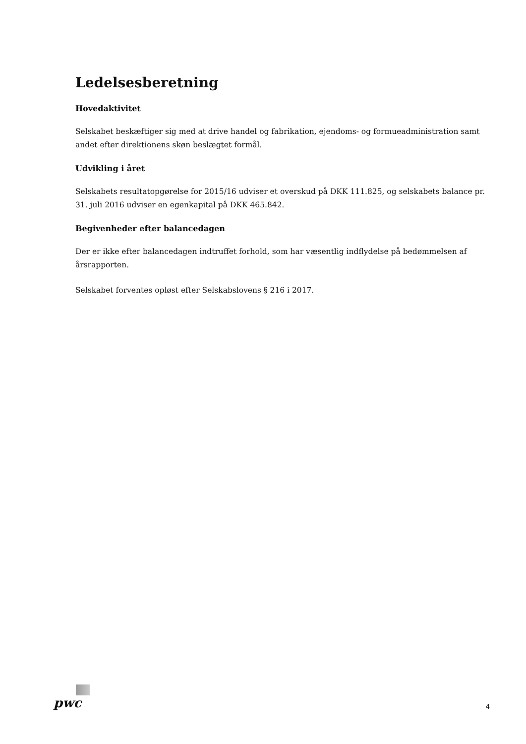Ledelsesberetning
Hovedaktivitet
Selskabet beskæftiger sig med at drive handel og fabrikation, ejendoms- og formueadministration samt andet efter direktionens skøn beslægtet formål.
Udvikling i året
Selskabets resultatopgørelse for 2015/16 udviser et overskud på DKK 111.825, og selskabets balance pr. 31. juli 2016 udviser en egenkapital på DKK 465.842.
Begivenheder efter balancedagen
Der er ikke efter balancedagen indtruffet forhold, som har væsentlig indflydelse på bedømmelsen af årsrapporten.
Selskabet forventes opløst efter Selskabslovens § 216 i 2017.
pwc
4